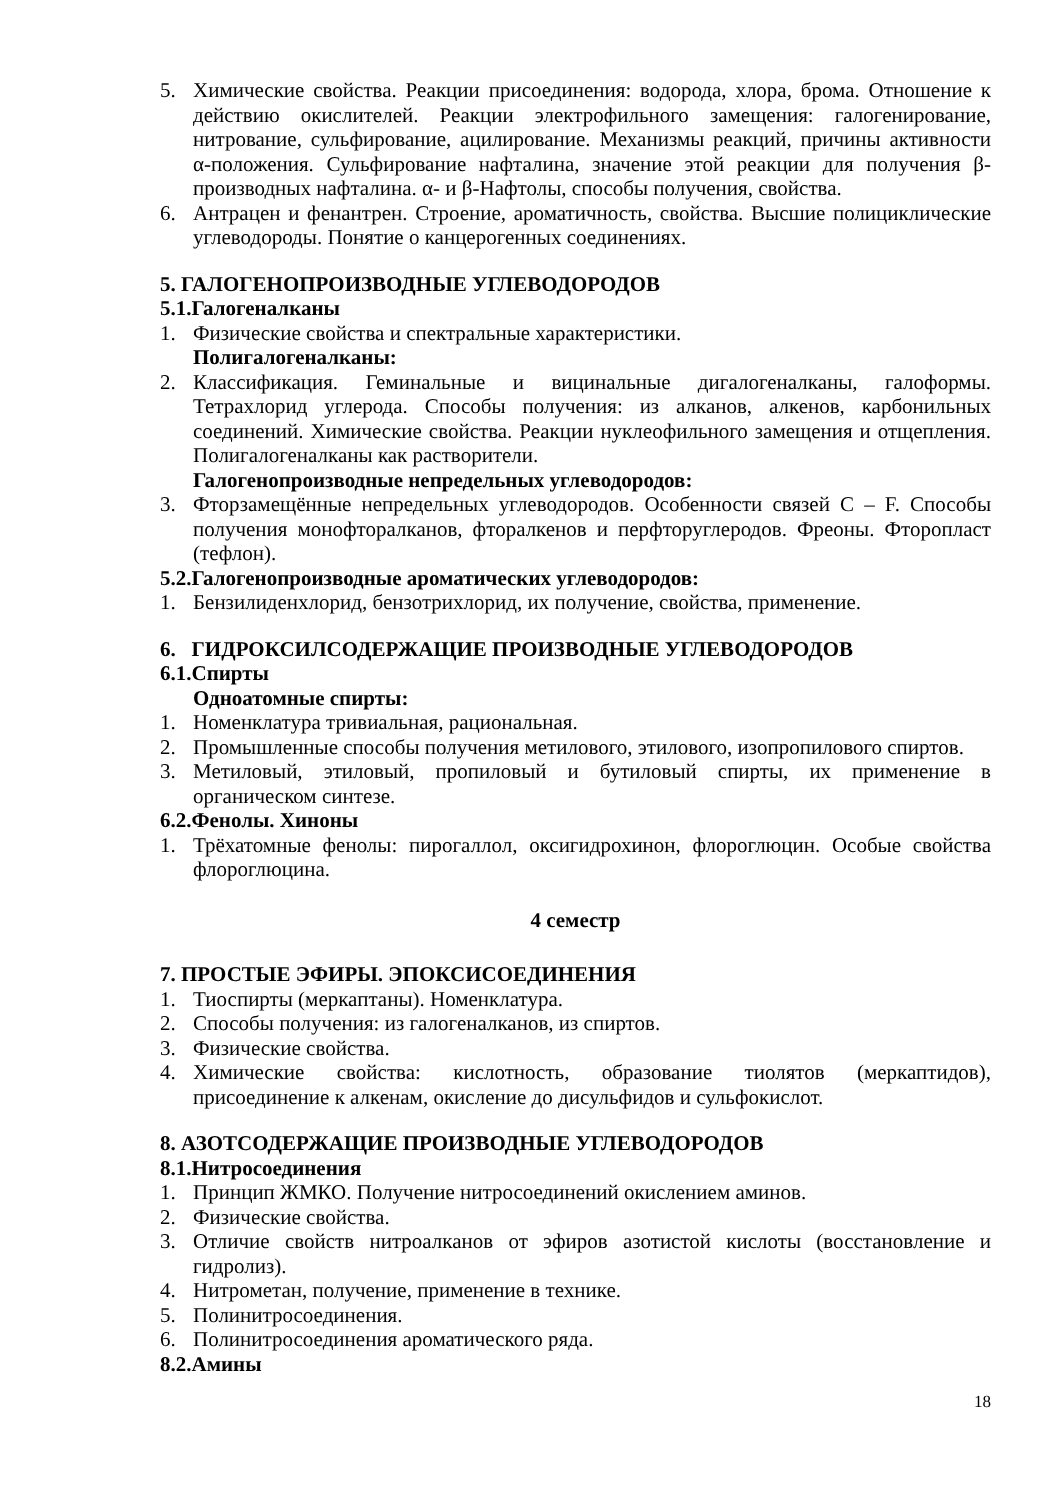5. Химические свойства. Реакции присоединения: водорода, хлора, брома. Отношение к действию окислителей. Реакции электрофильного замещения: галогенирование, нитрование, сульфирование, ацилирование. Механизмы реакций, причины активности α-положения. Сульфирование нафталина, значение этой реакции для получения β-производных нафталина. α- и β-Нафтолы, способы получения, свойства.
6. Антрацен и фенантрен. Строение, ароматичность, свойства. Высшие полициклические углеводороды. Понятие о канцерогенных соединениях.
5. ГАЛОГЕНОПРОИЗВОДНЫЕ УГЛЕВОДОРОДОВ
5.1.Галогеналканы
1. Физические свойства и спектральные характеристики.
Полигалогеналканы:
2. Классификация. Геминальные и вицинальные дигалогеналканы, галоформы. Тетрахлорид углерода. Способы получения: из алканов, алкенов, карбонильных соединений. Химические свойства. Реакции нуклеофильного замещения и отщепления. Полигалогеналканы как растворители.
Галогенопроизводные непредельных углеводородов:
3. Фторзамещённые непредельных углеводородов. Особенности связей C – F. Способы получения монофторалканов, фторалкенов и перфторуглеродов. Фреоны. Фторопласт (тефлон).
5.2.Галогенопроизводные ароматических углеводородов:
1. Бензилиденхлорид, бензотрихлорид, их получение, свойства, применение.
6. ГИДРОКСИЛСОДЕРЖАЩИЕ ПРОИЗВОДНЫЕ УГЛЕВОДОРОДОВ
6.1.Спирты
Одноатомные спирты:
1. Номенклатура тривиальная, рациональная.
2. Промышленные способы получения метилового, этилового, изопропилового спиртов.
3. Метиловый, этиловый, пропиловый и бутиловый спирты, их применение в органическом синтезе.
6.2.Фенолы. Хиноны
1. Трёхатомные фенолы: пирогаллол, оксигидрохинон, флороглюцин. Особые свойства флороглюцина.
4 семестр
7. ПРОСТЫЕ ЭФИРЫ. ЭПОКСИСОЕДИНЕНИЯ
1. Тиоспирты (меркаптаны). Номенклатура.
2. Способы получения: из галогеналканов, из спиртов.
3. Физические свойства.
4. Химические свойства: кислотность, образование тиолятов (меркаптидов), присоединение к алкенам, окисление до дисульфидов и сульфокислот.
8. АЗОТСОДЕРЖАЩИЕ ПРОИЗВОДНЫЕ УГЛЕВОДОРОДОВ
8.1.Нитросоединения
1. Принцип ЖМКО. Получение нитросоединений окислением аминов.
2. Физические свойства.
3. Отличие свойств нитроалканов от эфиров азотистой кислоты (восстановление и гидролиз).
4. Нитрометан, получение, применение в технике.
5. Полинитросоединения.
6. Полинитросоединения ароматического ряда.
8.2.Амины
18